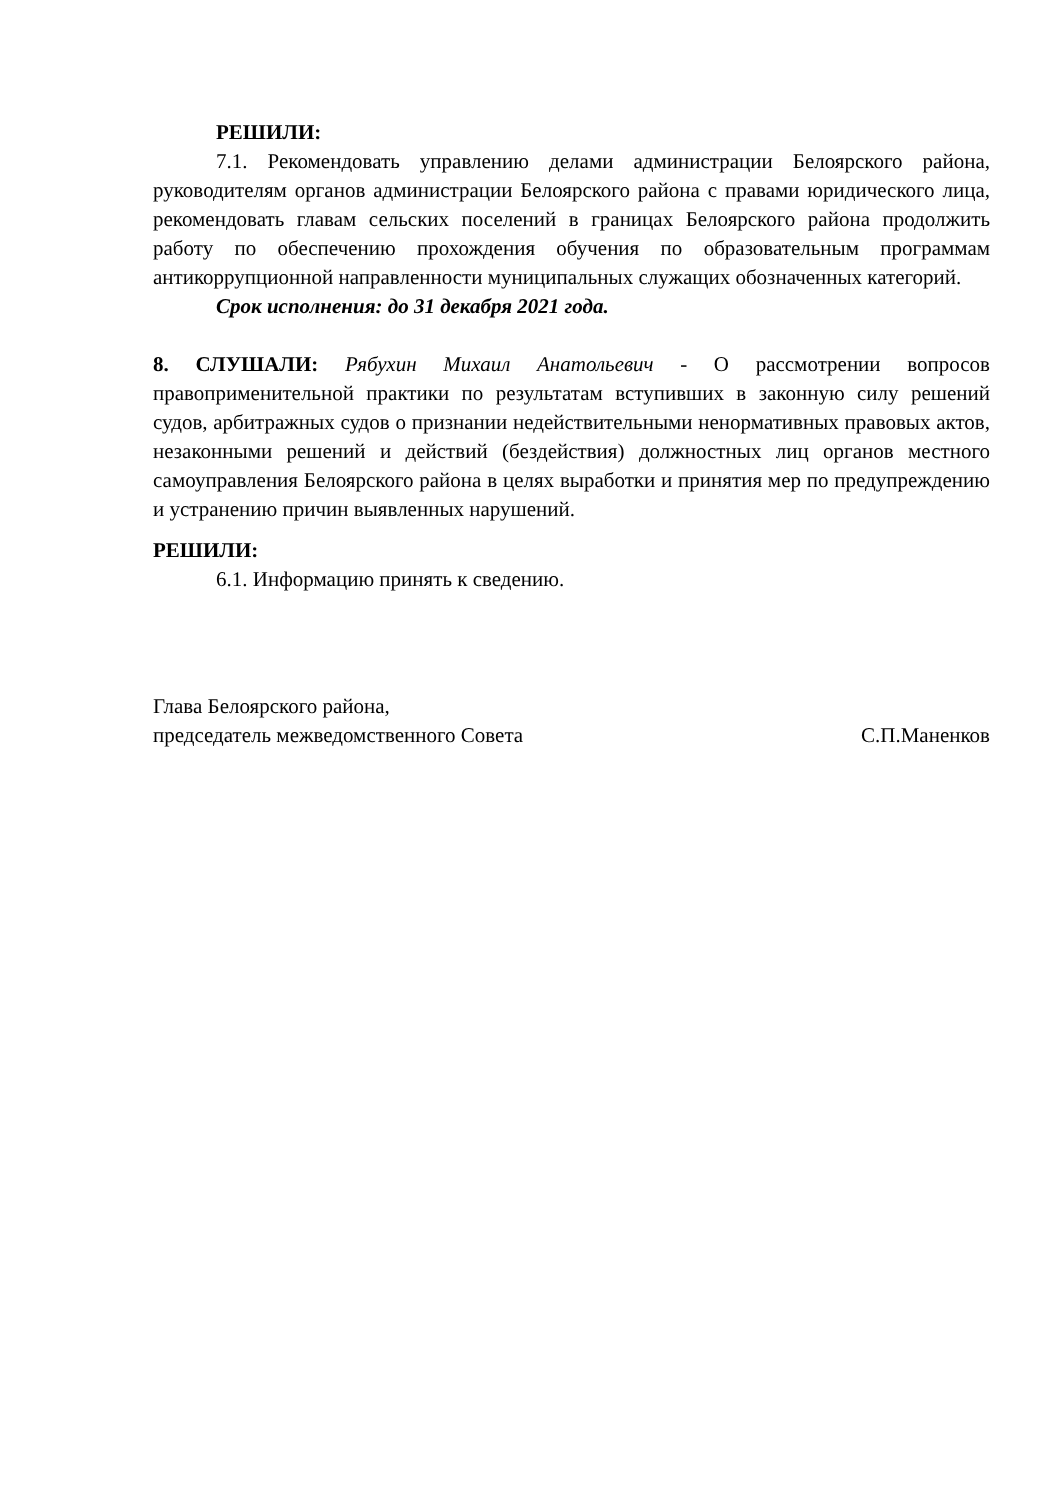РЕШИЛИ:
7.1. Рекомендовать управлению делами администрации Белоярского района, руководителям органов администрации Белоярского района с правами юридического лица, рекомендовать главам сельских поселений в границах Белоярского района продолжить работу по обеспечению прохождения обучения по образовательным программам антикоррупционной направленности муниципальных служащих обозначенных категорий.
Срок исполнения: до 31 декабря 2021 года.
8. СЛУШАЛИ: Рябухин Михаил Анатольевич - О рассмотрении вопросов правоприменительной практики по результатам вступивших в законную силу решений судов, арбитражных судов о признании недействительными ненормативных правовых актов, незаконными решений и действий (бездействия) должностных лиц органов местного самоуправления Белоярского района в целях выработки и принятия мер по предупреждению и устранению причин выявленных нарушений.
РЕШИЛИ:
6.1. Информацию принять к сведению.
Глава Белоярского района,
председатель межведомственного Совета
С.П.Маненков